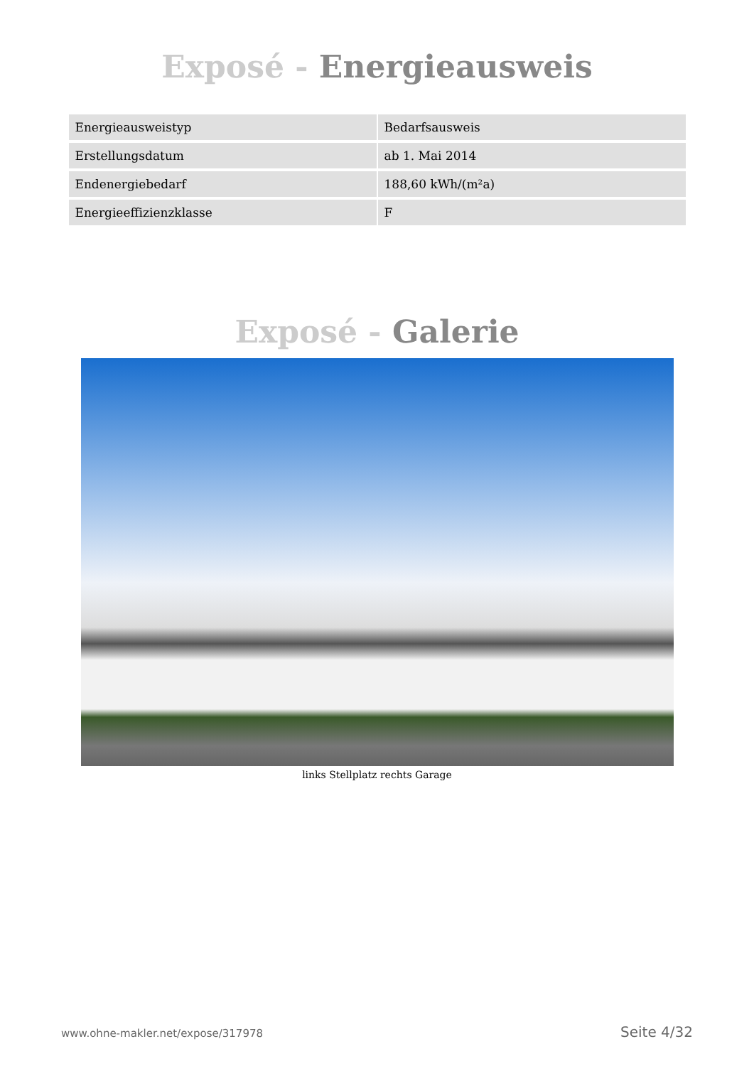Exposé - Energieausweis
| Energieausweistyp | Bedarfsausweis |
| Erstellungsdatum | ab 1. Mai 2014 |
| Endenergiebedarf | 188,60 kWh/(m²a) |
| Energieeffizienzklasse | F |
Exposé - Galerie
links Stellplatz rechts Garage
www.ohne-makler.net/expose/317978 Seite 4/32